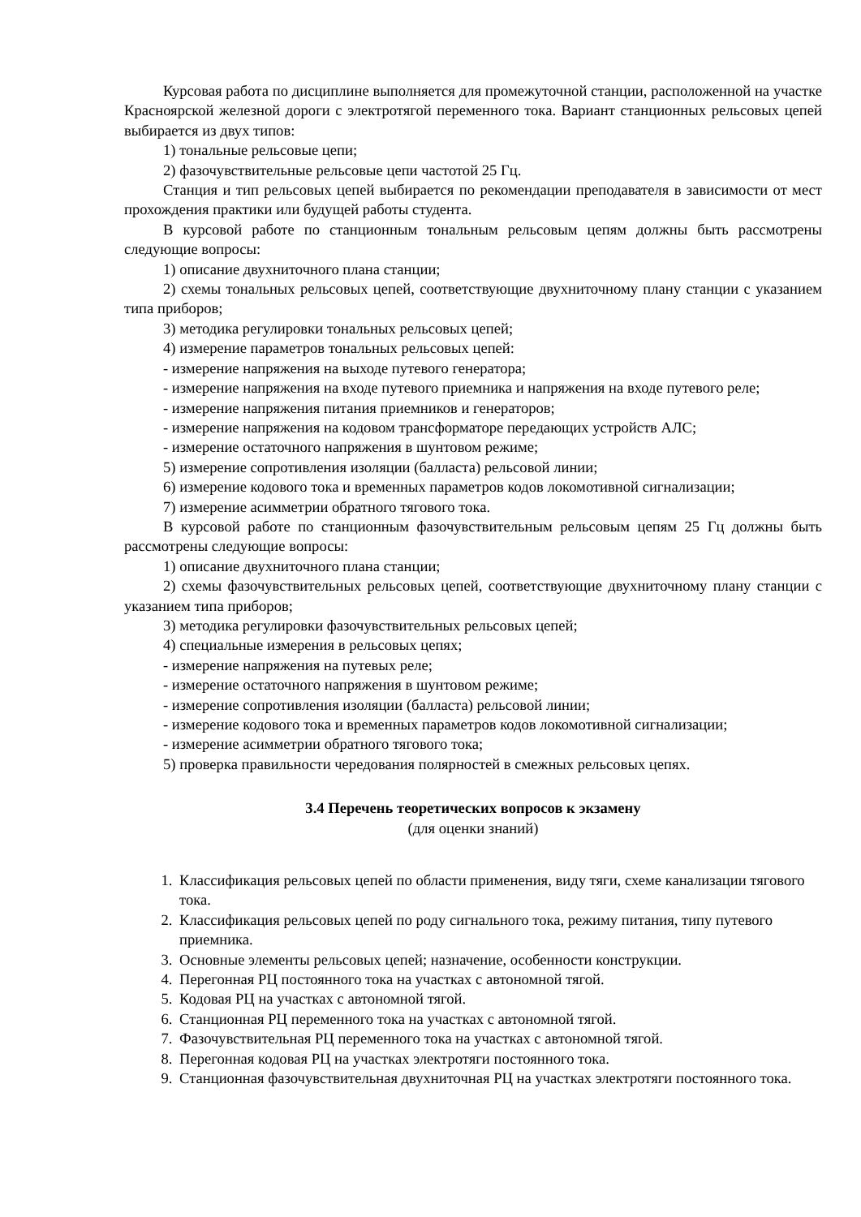Курсовая работа по дисциплине выполняется для промежуточной станции, расположенной на участке Красноярской железной дороги с электротягой переменного тока. Вариант станционных рельсовых цепей выбирается из двух типов:
1) тональные рельсовые цепи;
2) фазочувствительные рельсовые цепи частотой 25 Гц.
Станция и тип рельсовых цепей выбирается по рекомендации преподавателя в зависимости от мест прохождения практики или будущей работы студента.
В курсовой работе по станционным тональным рельсовым цепям должны быть рассмотрены следующие вопросы:
1) описание двухниточного плана станции;
2) схемы тональных рельсовых цепей, соответствующие двухниточному плану станции с указанием типа приборов;
3) методика регулировки тональных рельсовых цепей;
4) измерение параметров тональных рельсовых цепей:
- измерение напряжения на выходе путевого генератора;
- измерение напряжения на входе путевого приемника и напряжения на входе путевого реле;
- измерение напряжения питания приемников и генераторов;
- измерение напряжения на кодовом трансформаторе передающих устройств АЛС;
- измерение остаточного напряжения в шунтовом режиме;
5) измерение сопротивления изоляции (балласта) рельсовой линии;
6) измерение кодового тока и временных параметров кодов локомотивной сигнализации;
7) измерение асимметрии обратного тягового тока.
В курсовой работе по станционным фазочувствительным рельсовым цепям 25 Гц должны быть рассмотрены следующие вопросы:
1) описание двухниточного плана станции;
2) схемы фазочувствительных рельсовых цепей, соответствующие двухниточному плану станции с указанием типа приборов;
3) методика регулировки фазочувствительных рельсовых цепей;
4) специальные измерения в рельсовых цепях;
- измерение напряжения на путевых реле;
- измерение остаточного напряжения в шунтовом режиме;
- измерение сопротивления изоляции (балласта) рельсовой линии;
- измерение кодового тока и временных параметров кодов локомотивной сигнализации;
- измерение асимметрии обратного тягового тока;
5) проверка правильности чередования полярностей в смежных рельсовых цепях.
3.4 Перечень теоретических вопросов к экзамену
(для оценки знаний)
1. Классификация рельсовых цепей по области применения, виду тяги, схеме канализации тягового тока.
2. Классификация рельсовых цепей по роду сигнального тока, режиму питания, типу путевого приемника.
3. Основные элементы рельсовых цепей; назначение, особенности конструкции.
4. Перегонная РЦ постоянного тока на участках с автономной тягой.
5. Кодовая РЦ на участках с автономной тягой.
6. Станционная РЦ переменного тока на участках с автономной тягой.
7. Фазочувствительная РЦ переменного тока на участках с автономной тягой.
8. Перегонная кодовая РЦ на участках электротяги постоянного тока.
9. Станционная фазочувствительная двухниточная РЦ на участках электротяги постоянного тока.